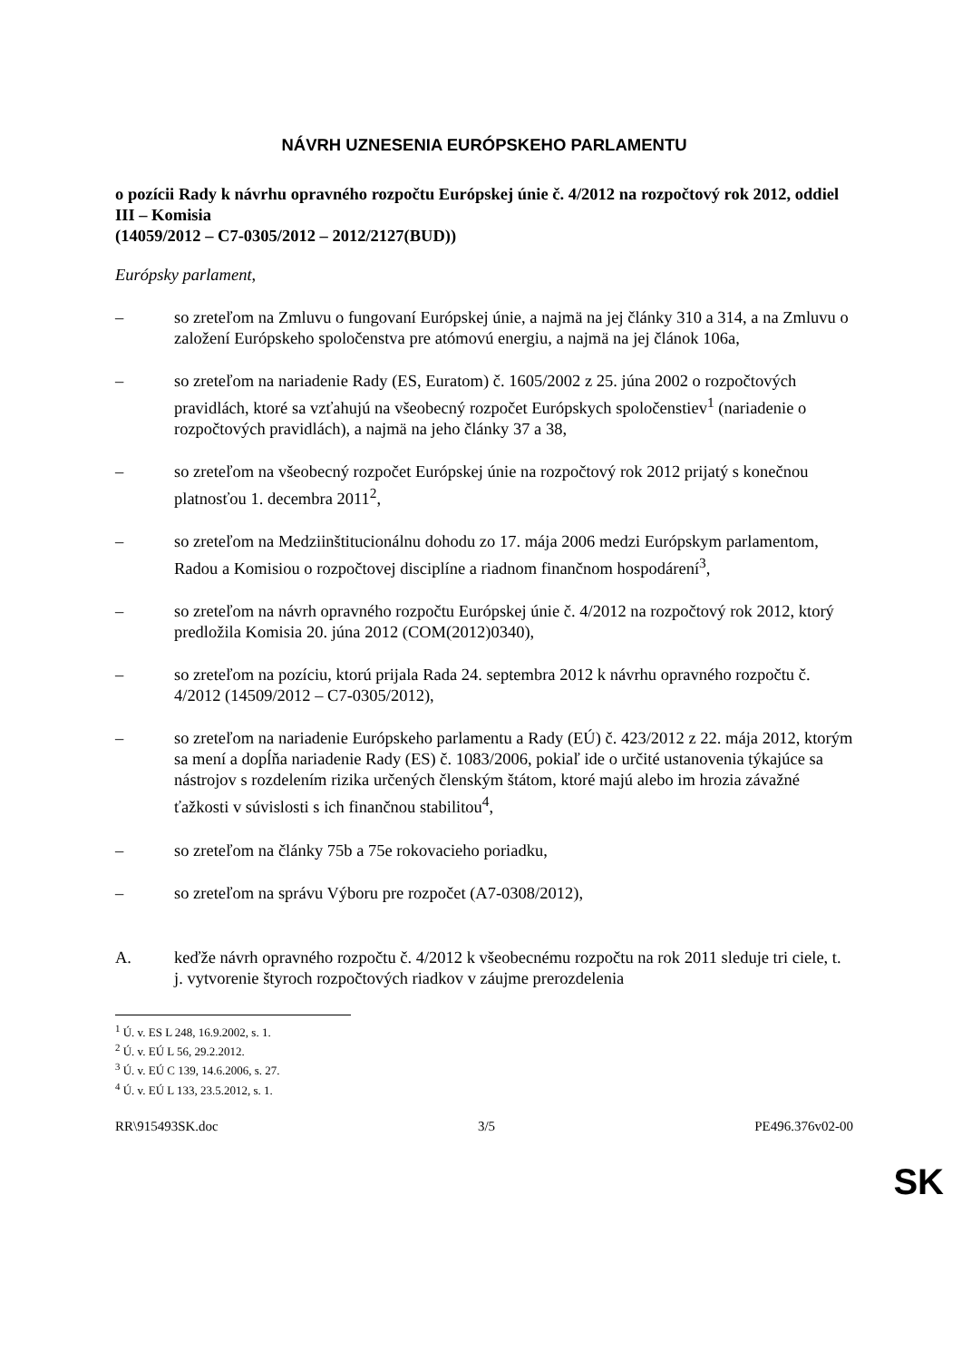NÁVRH UZNESENIA EURÓPSKEHO PARLAMENTU
o pozícii Rady k návrhu opravného rozpočtu Európskej únie č. 4/2012 na rozpočtový rok 2012, oddiel III – Komisia
(14059/2012 – C7-0305/2012 – 2012/2127(BUD))
Európsky parlament,
– so zreteľom na Zmluvu o fungovaní Európskej únie, a najmä na jej články 310 a 314, a na Zmluvu o založení Európskeho spoločenstva pre atómovú energiu, a najmä na jej článok 106a,
– so zreteľom na nariadenie Rady (ES, Euratom) č. 1605/2002 z 25. júna 2002 o rozpočtových pravidlách, ktoré sa vzťahujú na všeobecný rozpočet Európskych spoločenstiev<sup>1</sup> (nariadenie o rozpočtových pravidlách), a najmä na jeho články 37 a 38,
– so zreteľom na všeobecný rozpočet Európskej únie na rozpočtový rok 2012 prijatý s konečnou platnosťou 1. decembra 2011<sup>2</sup>,
– so zreteľom na Medziinštitucionálnu dohodu zo 17. mája 2006 medzi Európskym parlamentom, Radou a Komisiou o rozpočtovej disciplíne a riadnom finančnom hospodárení<sup>3</sup>,
– so zreteľom na návrh opravného rozpočtu Európskej únie č. 4/2012 na rozpočtový rok 2012, ktorý predložila Komisia 20. júna 2012 (COM(2012)0340),
– so zreteľom na pozíciu, ktorú prijala Rada 24. septembra 2012 k návrhu opravného rozpočtu č. 4/2012 (14509/2012 – C7-0305/2012),
– so zreteľom na nariadenie Európskeho parlamentu a Rady (EÚ) č. 423/2012 z 22. mája 2012, ktorým sa mení a dopĺňa nariadenie Rady (ES) č. 1083/2006, pokiaľ ide o určité ustanovenia týkajúce sa nástrojov s rozdelením rizika určených členským štátom, ktoré majú alebo im hrozia závažné ťažkosti v súvislosti s ich finančnou stabilitou<sup>4</sup>,
– so zreteľom na články 75b a 75e rokovacieho poriadku,
– so zreteľom na správu Výboru pre rozpočet (A7-0308/2012),
A. keďže návrh opravného rozpočtu č. 4/2012 k všeobecnému rozpočtu na rok 2011 sleduje tri ciele, t. j. vytvorenie štyroch rozpočtových riadkov v záujme prerozdelenia
<sup>1</sup> Ú. v. ES L 248, 16.9.2002, s. 1.
<sup>2</sup> Ú. v. EÚ L 56, 29.2.2012.
<sup>3</sup> Ú. v. EÚ C 139, 14.6.2006, s. 27.
<sup>4</sup> Ú. v. EÚ L 133, 23.5.2012, s. 1.
RR\915493SK.doc 3/5 PE496.376v02-00
SK